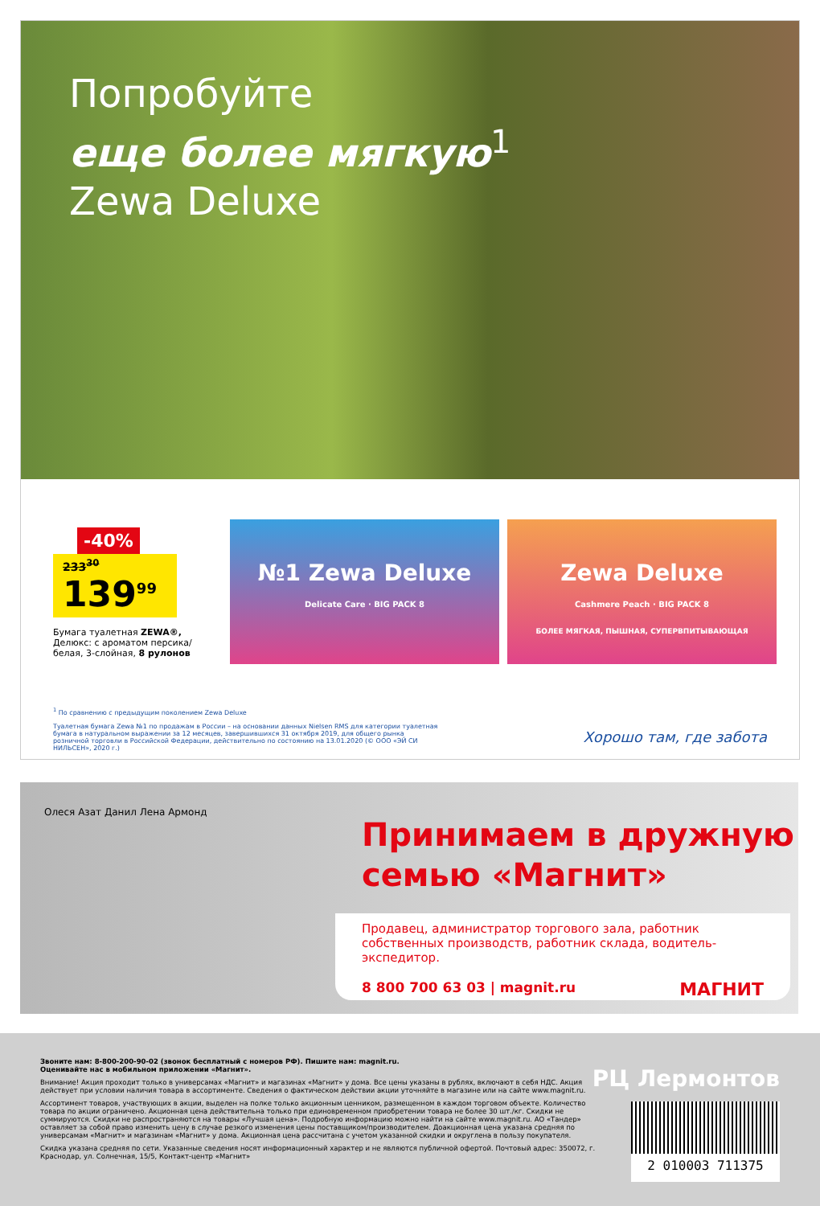Попробуйте
еще более мягкую<sup>1</sup>
Zewa Deluxe
-40%
233<sup>30</sup>
139<sup>99</sup>
Бумага туалетная ZEWA®, Делюкс: с ароматом персика/ белая, 3-слойная, 8 рулонов
№1 Zewa Deluxe
Delicate Care · BIG PACK 8
Zewa Deluxe
Cashmere Peach · BIG PACK 8
БОЛЕЕ МЯГКАЯ, ПЫШНАЯ, СУПЕРВПИТЫВАЮЩАЯ
<sup>1</sup> По сравнению с предыдущим поколением Zewa Deluxe
Туалетная бумага Zewa №1 по продажам в России – на основании данных Nielsen RMS для категории туалетная бумага в натуральном выражении за 12 месяцев, завершившихся 31 октября 2019, для общего рынка розничной торговли в Российской Федерации, действительно по состоянию на 13.01.2020 (© ООО «ЭЙ СИ НИЛЬСЕН», 2020 г.)
Хорошо там, где забота
Олеся Азат Данил Лена Армонд
Принимаем в дружную
семью «Магнит»
Продавец, администратор торгового зала, работник собственных производств, работник склада, водитель-экспедитор.
8 800 700 63 03 | magnit.ru МАГНИТ
Звоните нам: 8-800-200-90-02 (звонок бесплатный с номеров РФ). Пишите нам: magnit.ru.
Оценивайте нас в мобильном приложении «Магнит».
Внимание! Акция проходит только в универсамах «Магнит» и магазинах «Магнит» у дома. Все цены указаны в рублях, включают в себя НДС. Акция действует при условии наличия товара в ассортименте. Сведения о фактическом действии акции уточняйте в магазине или на сайте www.magnit.ru.
Ассортимент товаров, участвующих в акции, выделен на полке только акционным ценником, размещенном в каждом торговом объекте. Количество товара по акции ограничено. Акционная цена действительна только при единовременном приобретении товара не более 30 шт./кг. Скидки не суммируются. Скидки не распространяются на товары «Лучшая цена». Подробную информацию можно найти на сайте www.magnit.ru. АО «Тандер» оставляет за собой право изменить цену в случае резкого изменения цены поставщиком/производителем. Доакционная цена указана средняя по универсамам «Магнит» и магазинам «Магнит» у дома. Акционная цена рассчитана с учетом указанной скидки и округлена в пользу покупателя.
Скидка указана средняя по сети. Указанные сведения носят информационный характер и не являются публичной офертой. Почтовый адрес: 350072, г. Краснодар, ул. Солнечная, 15/5, Контакт-центр «Магнит»
РЦ Лермонтов
2 010003 711375